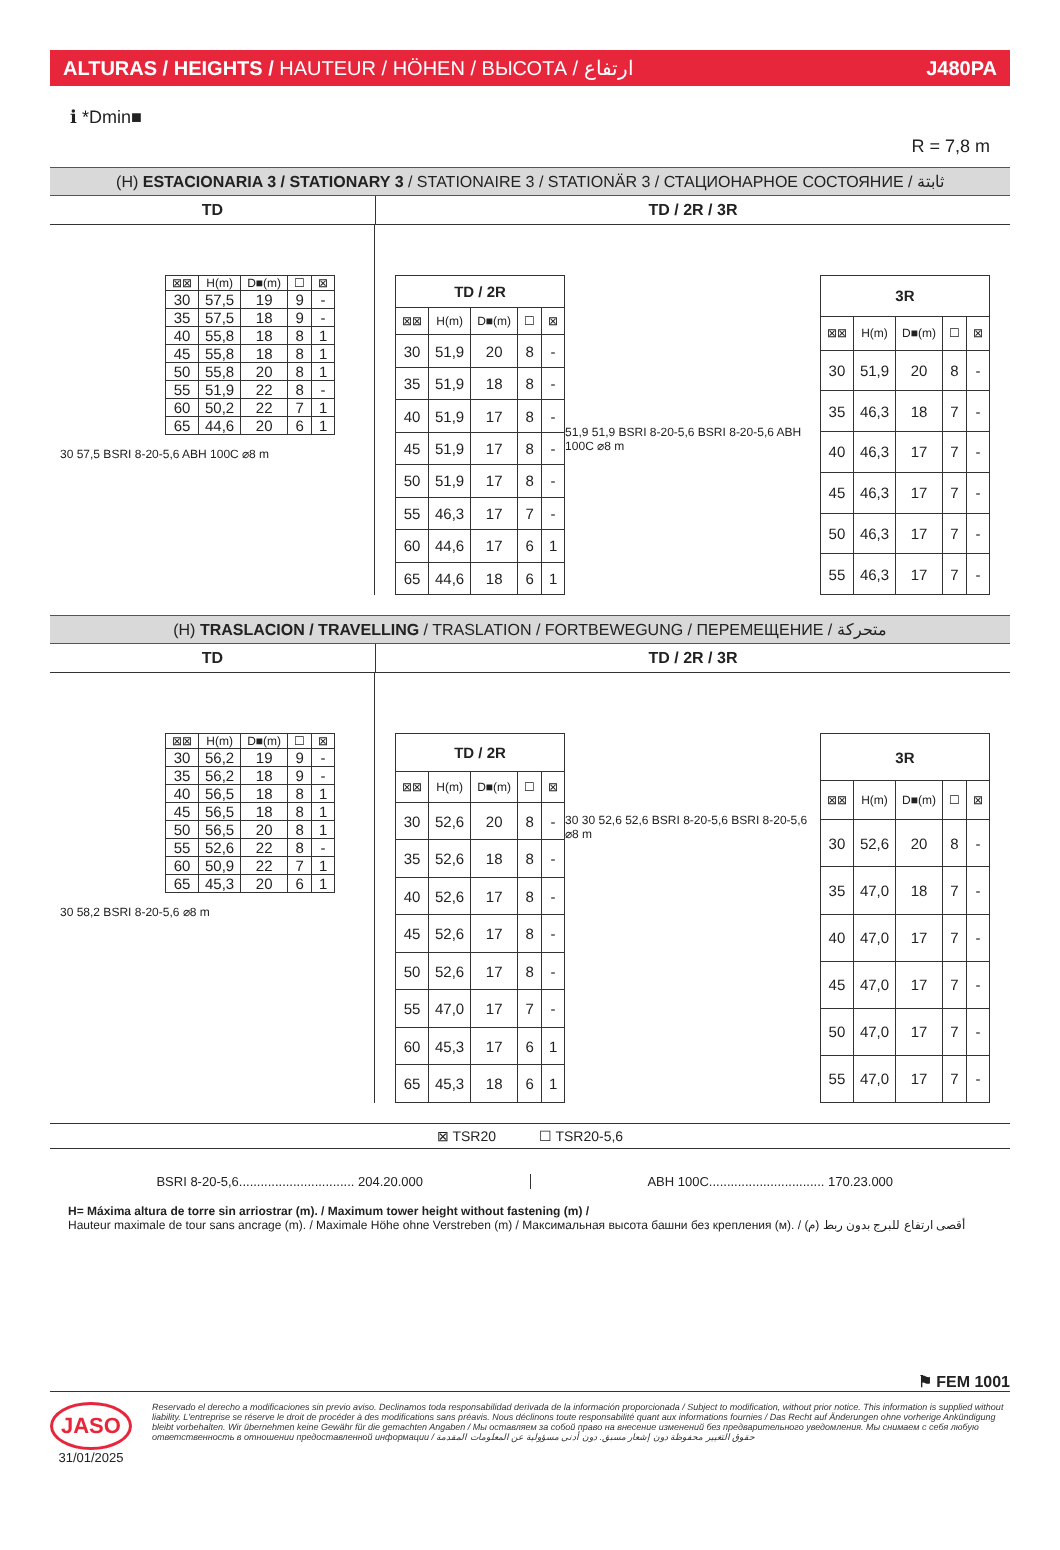ALTURAS / HEIGHTS / HAUTEUR / HÖHEN / ВЫСОТА / ارتفاع J480PA
ℹ *Dmin■ R = 7,8 m
(H) ESTACIONARIA 3 / STATIONARY 3 / STATIONAIRE 3 / STATIONÄR 3 / СТАЦИОНАРНОЕ СОСТОЯНИЕ / ثابتة
TD TD / 2R / 3R
| ⊠⊠ | H(m) | D■(m) | ☐ | ⊠ |
| --- | --- | --- | --- | --- |
| 30 | 57,5 | 19 | 9 | - |
| 35 | 57,5 | 18 | 9 | - |
| 40 | 55,8 | 18 | 8 | 1 |
| 45 | 55,8 | 18 | 8 | 1 |
| 50 | 55,8 | 20 | 8 | 1 |
| 55 | 51,9 | 22 | 8 | - |
| 60 | 50,2 | 22 | 7 | 1 |
| 65 | 44,6 | 20 | 6 | 1 |
30 57,5 BSRI 8-20-5,6 ABH 100C ⌀8 m
| TD / 2R | | | | |
| ⊠⊠ | H(m) | D■(m) | ☐ | ⊠ |
| 30 | 51,9 | 20 | 8 | - |
| 35 | 51,9 | 18 | 8 | - |
| 40 | 51,9 | 17 | 8 | - |
| 45 | 51,9 | 17 | 8 | - |
| 50 | 51,9 | 17 | 8 | - |
| 55 | 46,3 | 17 | 7 | - |
| 60 | 44,6 | 17 | 6 | 1 |
| 65 | 44,6 | 18 | 6 | 1 |
51,9 51,9 BSRI 8-20-5,6 BSRI 8-20-5,6 ABH 100C ⌀8 m
| 3R | | | | |
| ⊠⊠ | H(m) | D■(m) | ☐ | ⊠ |
| 30 | 51,9 | 20 | 8 | - |
| 35 | 46,3 | 18 | 7 | - |
| 40 | 46,3 | 17 | 7 | - |
| 45 | 46,3 | 17 | 7 | - |
| 50 | 46,3 | 17 | 7 | - |
| 55 | 46,3 | 17 | 7 | - |
(H) TRASLACION / TRAVELLING / TRASLATION / FORTBEWEGUNG / ПЕРЕМЕЩЕНИЕ / متحركة
TD TD / 2R / 3R
| ⊠⊠ | H(m) | D■(m) | ☐ | ⊠ |
| --- | --- | --- | --- | --- |
| 30 | 56,2 | 19 | 9 | - |
| 35 | 56,2 | 18 | 9 | - |
| 40 | 56,5 | 18 | 8 | 1 |
| 45 | 56,5 | 18 | 8 | 1 |
| 50 | 56,5 | 20 | 8 | 1 |
| 55 | 52,6 | 22 | 8 | - |
| 60 | 50,9 | 22 | 7 | 1 |
| 65 | 45,3 | 20 | 6 | 1 |
30 58,2 BSRI 8-20-5,6 ⌀8 m
| TD / 2R | | | | |
| ⊠⊠ | H(m) | D■(m) | ☐ | ⊠ |
| 30 | 52,6 | 20 | 8 | - |
| 35 | 52,6 | 18 | 8 | - |
| 40 | 52,6 | 17 | 8 | - |
| 45 | 52,6 | 17 | 8 | - |
| 50 | 52,6 | 17 | 8 | - |
| 55 | 47,0 | 17 | 7 | - |
| 60 | 45,3 | 17 | 6 | 1 |
| 65 | 45,3 | 18 | 6 | 1 |
30 30 52,6 52,6 BSRI 8-20-5,6 BSRI 8-20-5,6 ⌀8 m
| 3R | | | | |
| ⊠⊠ | H(m) | D■(m) | ☐ | ⊠ |
| 30 | 52,6 | 20 | 8 | - |
| 35 | 47,0 | 18 | 7 | - |
| 40 | 47,0 | 17 | 7 | - |
| 45 | 47,0 | 17 | 7 | - |
| 50 | 47,0 | 17 | 7 | - |
| 55 | 47,0 | 17 | 7 | - |
⊠ TSR20 ☐ TSR20-5,6
BSRI 8-20-5,6................................ 204.20.000
ABH 100C................................ 170.23.000
H= Máxima altura de torre sin arriostrar (m). / Maximum tower height without fastening (m) /
Hauteur maximale de tour sans ancrage (m). / Maximale Höhe ohne Verstreben (m) / Максимальная высота башни без крепления (м). / أقصى ارتفاع للبرج بدون ربط (م)
⚑ FEM 1001
JASO
31/01/2025
Reservado el derecho a modificaciones sin previo aviso. Declinamos toda responsabilidad derivada de la información proporcionada / Subject to modification, without prior notice. This information is supplied without liability. L'entreprise se réserve le droit de procéder à des modifications sans préavis. Nous déclinons toute responsabilité quant aux informations fournies / Das Recht auf Änderungen ohne vorherige Ankündigung bleibt vorbehalten. Wir übernehmen keine Gewähr für die gemachten Angaben / Мы оставляем за собой право на внесение изменений без предварительного уведомления. Мы снимаем с себя любую ответственность в отношении предоставленной информации / حقوق التغيير محفوظة دون إشعار مسبق. دون أدنى مسؤولية عن المعلومات المقدمة